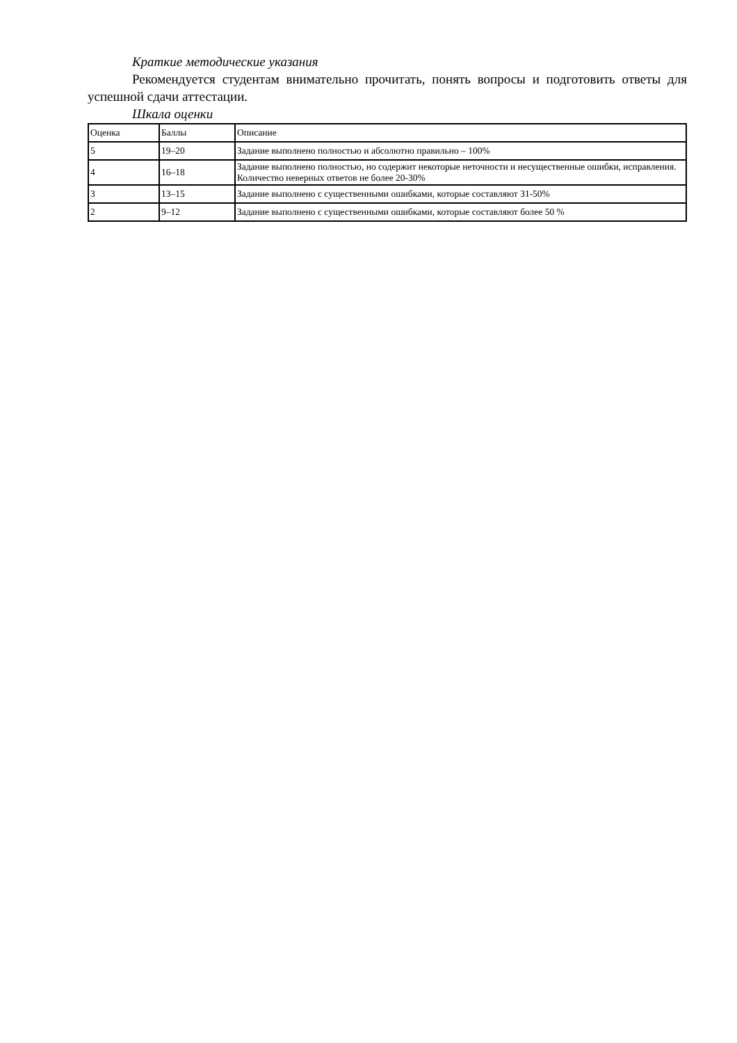Краткие методические указания
Рекомендуется студентам внимательно прочитать, понять вопросы и подготовить ответы для успешной сдачи аттестации.
Шкала оценки
| Оценка | Баллы | Описание |
| --- | --- | --- |
| 5 | 19–20 | Задание выполнено полностью и абсолютно правильно – 100% |
| 4 | 16–18 | Задание выполнено полностью, но содержит некоторые неточности и несущественные ошибки, исправления. Количество неверных ответов не более 20-30% |
| 3 | 13–15 | Задание выполнено с существенными ошибками, которые составляют 31-50% |
| 2 | 9–12 | Задание выполнено с существенными ошибками, которые составляют более 50 % |